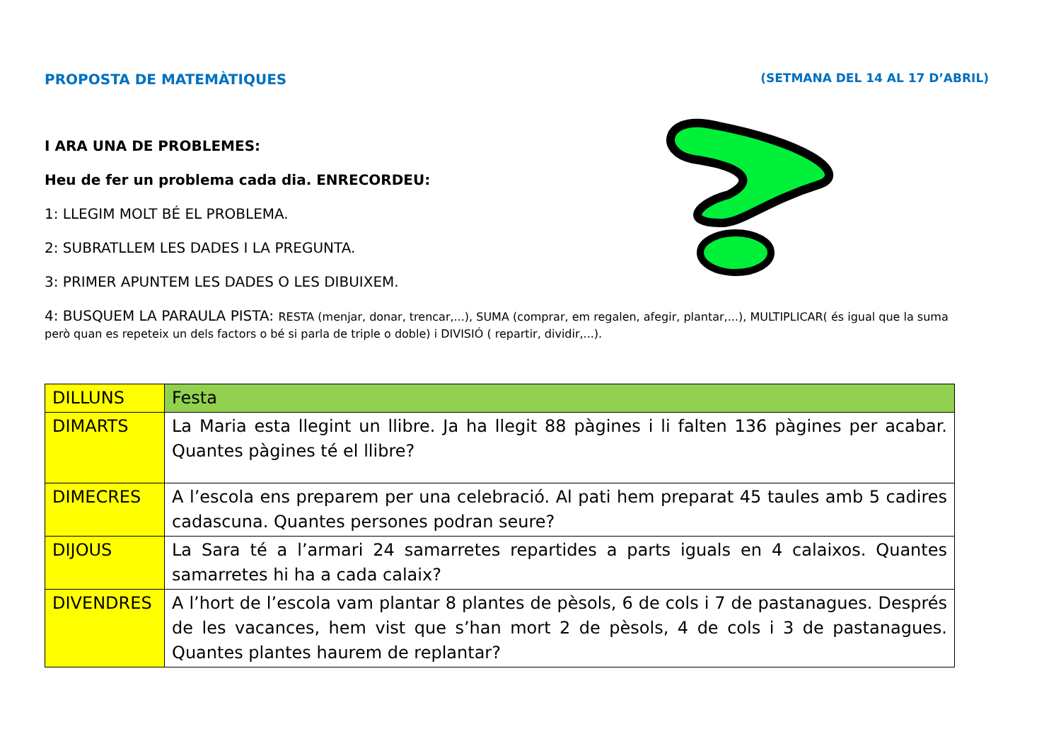PROPOSTA DE MATEMÀTIQUES (SETMANA DEL 14 AL 17 D’ABRIL)
I ARA UNA DE PROBLEMES:
Heu de fer un problema cada dia. ENRECORDEU:
1: LLEGIM MOLT BÉ EL PROBLEMA.
2: SUBRATLLEM LES DADES I LA PREGUNTA.
3: PRIMER APUNTEM LES DADES O LES DIBUIXEM.
4: BUSQUEM LA PARAULA PISTA: RESTA (menjar, donar, trencar,...), SUMA (comprar, em regalen, afegir, plantar,...), MULTIPLICAR( és igual que la suma però quan es repeteix un dels factors o bé si parla de triple o doble) i DIVISIÓ ( repartir, dividir,...).
| DILLUNS | Festa |
| DIMARTS | La Maria esta llegint un llibre. Ja ha llegit 88 pàgines i li falten 136 pàgines per acabar. Quantes pàgines té el llibre? |
| DIMECRES | A l’escola ens preparem per una celebració. Al pati hem preparat 45 taules amb 5 cadires cadascuna. Quantes persones podran seure? |
| DIJOUS | La Sara té a l’armari 24 samarretes repartides a parts iguals en 4 calaixos. Quantes samarretes hi ha a cada calaix? |
| DIVENDRES | A l’hort de l’escola vam plantar 8 plantes de pèsols, 6 de cols i 7 de pastanagues. Després de les vacances, hem vist que s’han mort 2 de pèsols, 4 de cols i 3 de pastanagues. Quantes plantes haurem de replantar? |